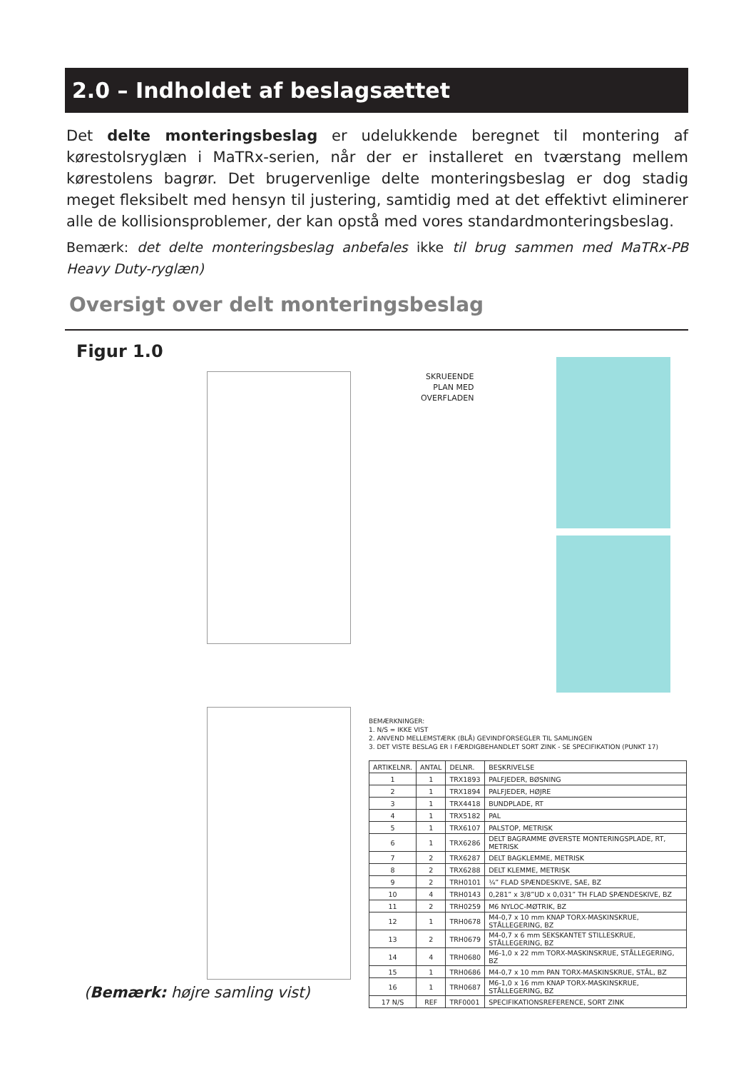2.0 – Indholdet af beslagsættet
Det delte monteringsbeslag er udelukkende beregnet til montering af kørestolsryglæn i MaTRx-serien, når der er installeret en tværstang mellem kørestolens bagrør. Det brugervenlige delte monteringsbeslag er dog stadig meget fleksibelt med hensyn til justering, samtidig med at det effektivt eliminerer alle de kollisionsproblemer, der kan opstå med vores standardmonteringsbeslag.
Bemærk: det delte monteringsbeslag anbefales ikke til brug sammen med MaTRx-PB Heavy Duty-ryglæn)
Oversigt over delt monteringsbeslag
Figur 1.0
SKRUEENDE
PLAN MED
OVERFLADEN
BEMÆRKNINGER:
1. N/S = IKKE VIST
2. ANVEND MELLEMSTÆRK (BLÅ) GEVINDFORSEGLER TIL SAMLINGEN
3. DET VISTE BESLAG ER I FÆRDIGBEHANDLET SORT ZINK - SE SPECIFIKATION (PUNKT 17)
| ARTIKELNR. | ANTAL | DELNR. | BESKRIVELSE |
| --- | --- | --- | --- |
| 1 | 1 | TRX1893 | PALFJEDER, BØSNING |
| 2 | 1 | TRX1894 | PALFJEDER, HØJRE |
| 3 | 1 | TRX4418 | BUNDPLADE, RT |
| 4 | 1 | TRX5182 | PAL |
| 5 | 1 | TRX6107 | PALSTOP, METRISK |
| 6 | 1 | TRX6286 | DELT BAGRAMME ØVERSTE MONTERINGSPLADE, RT, METRISK |
| 7 | 2 | TRX6287 | DELT BAGKLEMME, METRISK |
| 8 | 2 | TRX6288 | DELT KLEMME, METRISK |
| 9 | 2 | TRH0101 | ¼” FLAD SPÆNDESKIVE, SAE, BZ |
| 10 | 4 | TRH0143 | 0,281” x 3/8”UD x 0,031” TH FLAD SPÆNDESKIVE, BZ |
| 11 | 2 | TRH0259 | M6 NYLOC-MØTRIK, BZ |
| 12 | 1 | TRH0678 | M4-0,7 x 10 mm KNAP TORX-MASKINSKRUE, STÅLLEGERING, BZ |
| 13 | 2 | TRH0679 | M4-0,7 x 6 mm SEKSKANTET STILLESKRUE, STÅLLEGERING, BZ |
| 14 | 4 | TRH0680 | M6-1,0 x 22 mm TORX-MASKINSKRUE, STÅLLEGERING, BZ |
| 15 | 1 | TRH0686 | M4-0,7 x 10 mm PAN TORX-MASKINSKRUE, STÅL, BZ |
| 16 | 1 | TRH0687 | M6-1,0 x 16 mm KNAP TORX-MASKINSKRUE, STÅLLEGERING, BZ |
| 17 N/S | REF | TRF0001 | SPECIFIKATIONSREFERENCE, SORT ZINK |
(Bemærk: højre samling vist)